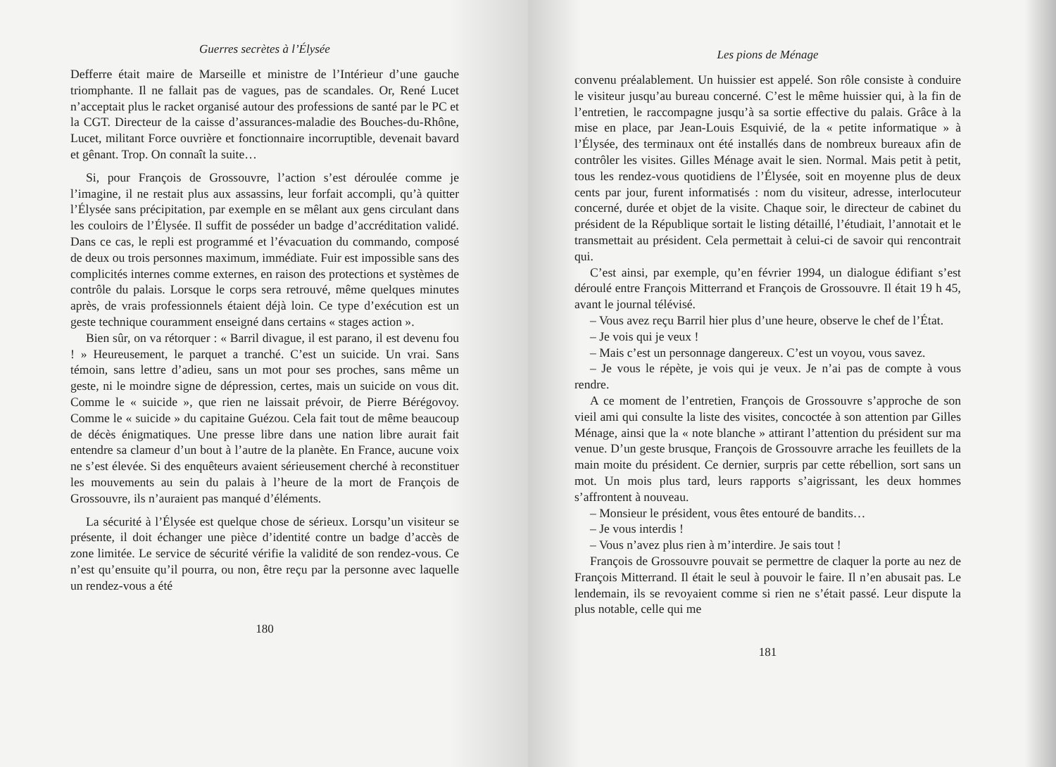Guerres secrètes à l’Élysée
Defferre était maire de Marseille et ministre de l’Intérieur d’une gauche triomphante. Il ne fallait pas de vagues, pas de scandales. Or, René Lucet n’acceptait plus le racket organisé autour des professions de santé par le PC et la CGT. Directeur de la caisse d’assurances-maladie des Bouches-du-Rhône, Lucet, militant Force ouvrière et fonctionnaire incorruptible, devenait bavard et gênant. Trop. On connaît la suite…
Si, pour François de Grossouvre, l’action s’est déroulée comme je l’imagine, il ne restait plus aux assassins, leur forfait accompli, qu’à quitter l’Élysée sans précipitation, par exemple en se mêlant aux gens circulant dans les couloirs de l’Élysée. Il suffit de posséder un badge d’accréditation validé. Dans ce cas, le repli est programmé et l’évacuation du commando, composé de deux ou trois personnes maximum, immédiate. Fuir est impossible sans des complicités internes comme externes, en raison des protections et systèmes de contrôle du palais. Lorsque le corps sera retrouvé, même quelques minutes après, de vrais professionnels étaient déjà loin. Ce type d’exécution est un geste technique couramment enseigné dans certains « stages action ».
Bien sûr, on va rétorquer : « Barril divague, il est parano, il est devenu fou ! » Heureusement, le parquet a tranché. C’est un suicide. Un vrai. Sans témoin, sans lettre d’adieu, sans un mot pour ses proches, sans même un geste, ni le moindre signe de dépression, certes, mais un suicide on vous dit. Comme le « suicide », que rien ne laissait prévoir, de Pierre Bérégovoy. Comme le « suicide » du capitaine Guézou. Cela fait tout de même beaucoup de décès énigmatiques. Une presse libre dans une nation libre aurait fait entendre sa clameur d’un bout à l’autre de la planète. En France, aucune voix ne s’est élevée. Si des enquêteurs avaient sérieusement cherché à reconstituer les mouvements au sein du palais à l’heure de la mort de François de Grossouvre, ils n’auraient pas manqué d’éléments.
La sécurité à l’Élysée est quelque chose de sérieux. Lorsqu’un visiteur se présente, il doit échanger une pièce d’identité contre un badge d’accès de zone limitée. Le service de sécurité vérifie la validité de son rendez-vous. Ce n’est qu’ensuite qu’il pourra, ou non, être reçu par la personne avec laquelle un rendez-vous a été
180
Les pions de Ménage
convenu préalablement. Un huissier est appelé. Son rôle consiste à conduire le visiteur jusqu’au bureau concerné. C’est le même huissier qui, à la fin de l’entretien, le raccompagne jusqu’à sa sortie effective du palais. Grâce à la mise en place, par Jean-Louis Esquivié, de la « petite informatique » à l’Élysée, des terminaux ont été installés dans de nombreux bureaux afin de contrôler les visites. Gilles Ménage avait le sien. Normal. Mais petit à petit, tous les rendez-vous quotidiens de l’Élysée, soit en moyenne plus de deux cents par jour, furent informatisés : nom du visiteur, adresse, interlocuteur concerné, durée et objet de la visite. Chaque soir, le directeur de cabinet du président de la République sortait le listing détaillé, l’étudiait, l’annotait et le transmettait au président. Cela permettait à celui-ci de savoir qui rencontrait qui.
C’est ainsi, par exemple, qu’en février 1994, un dialogue édifiant s’est déroulé entre François Mitterrand et François de Grossouvre. Il était 19 h 45, avant le journal télévisé.
– Vous avez reçu Barril hier plus d’une heure, observe le chef de l’État.
– Je vois qui je veux !
– Mais c’est un personnage dangereux. C’est un voyou, vous savez.
– Je vous le répète, je vois qui je veux. Je n’ai pas de compte à vous rendre.
A ce moment de l’entretien, François de Grossouvre s’approche de son vieil ami qui consulte la liste des visites, concoctée à son attention par Gilles Ménage, ainsi que la « note blanche » attirant l’attention du président sur ma venue. D’un geste brusque, François de Grossouvre arrache les feuillets de la main moite du président. Ce dernier, surpris par cette rébellion, sort sans un mot. Un mois plus tard, leurs rapports s’aigrissant, les deux hommes s’affrontent à nouveau.
– Monsieur le président, vous êtes entouré de bandits…
– Je vous interdis !
– Vous n’avez plus rien à m’interdire. Je sais tout !
François de Grossouvre pouvait se permettre de claquer la porte au nez de François Mitterrand. Il était le seul à pouvoir le faire. Il n’en abusait pas. Le lendemain, ils se revoyaient comme si rien ne s’était passé. Leur dispute la plus notable, celle qui me
181